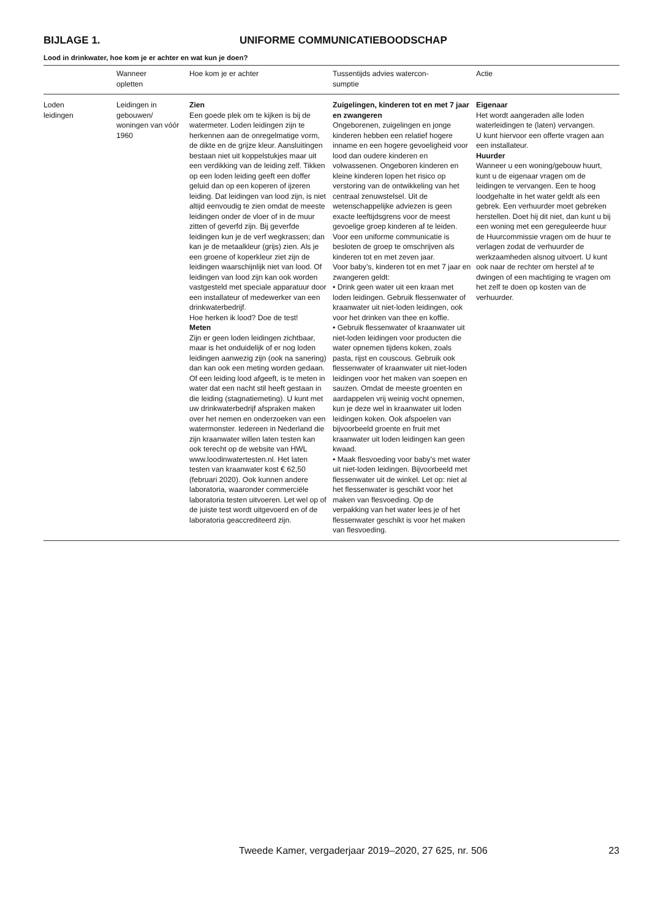BIJLAGE 1. UNIFORME COMMUNICATIEBOODSCHAP
Lood in drinkwater, hoe kom je er achter en wat kun je doen?
| | Wanneer opletten | Hoe kom je er achter | Tussentijds advies watercon- sumptie | Actie |
| --- | --- | --- | --- | --- |
| Loden leidingen | Leidingen in gebouwen/ woningen van vóór 1960 | Zien Een goede plek om te kijken is bij de watermeter. Loden leidingen zijn te herkennen aan de onregelmatige vorm, de dikte en de grijze kleur. Aansluitingen bestaan niet uit koppelstukjes maar uit een verdikking van de leiding zelf. Tikken op een loden leiding geeft een doffer geluid dan op een koperen of ijzeren leiding. Dat leidingen van lood zijn, is niet altijd eenvoudig te zien omdat de meeste leidingen onder de vloer of in de muur zitten of geverfd zijn. Bij geverfde leidingen kun je de verf wegkrassen; dan kan je de metaalkleur (grijs) zien. Als je een groene of koperkleur ziet zijn de leidingen waarschijnlijk niet van lood. Of leidingen van lood zijn kan ook worden vastgesteld met speciale apparatuur door een installateur of medewerker van een drinkwaterbedrijf. Hoe herken ik lood? Doe de test! Meten Zijn er geen loden leidingen zichtbaar, maar is het onduidelijk of er nog loden leidingen aanwezig zijn (ook na sanering) dan kan ook een meting worden gedaan. Of een leiding lood afgeeft, is te meten in water dat een nacht stil heeft gestaan in die leiding (stagnatiemeting). U kunt met uw drinkwaterbedrijf afspraken maken over het nemen en onderzoeken van een watermonster. Iedereen in Nederland die zijn kraanwater willen laten testen kan ook terecht op de website van HWL www.loodinwatertesten.nl. Het laten testen van kraanwater kost € 62,50 (februari 2020). Ook kunnen andere laboratoria, waaronder commerciële laboratoria testen uitvoeren. Let wel op of de juiste test wordt uitgevoerd en of de laboratoria geaccrediteerd zijn. | Zuigelingen, kinderen tot en met 7 jaar en zwangeren Ongeborenen, zuigelingen en jonge kinderen hebben een relatief hogere inname en een hogere gevoeligheid voor lood dan oudere kinderen en volwassenen. Ongeboren kinderen en kleine kinderen lopen het risico op verstoring van de ontwikkeling van het centraal zenuwstelsel. Uit de wetenschappelijke adviezen is geen exacte leeftijdsgrens voor de meest gevoelige groep kinderen af te leiden. Voor een uniforme communicatie is besloten de groep te omschrijven als kinderen tot en met zeven jaar. Voor baby’s, kinderen tot en met 7 jaar en zwangeren geldt: • Drink geen water uit een kraan met loden leidingen. Gebruik flessenwater of kraanwater uit niet-loden leidingen, ook voor het drinken van thee en koffie. • Gebruik flessenwater of kraanwater uit niet-loden leidingen voor producten die water opnemen tijdens koken, zoals pasta, rijst en couscous. Gebruik ook flessenwater of kraanwater uit niet-loden leidingen voor het maken van soepen en sauzen. Omdat de meeste groenten en aardappelen vrij weinig vocht opnemen, kun je deze wel in kraanwater uit loden leidingen koken. Ook afspoelen van bijvoorbeeld groente en fruit met kraanwater uit loden leidingen kan geen kwaad. • Maak flesvoeding voor baby’s met water uit niet-loden leidingen. Bijvoorbeeld met flessenwater uit de winkel. Let op: niet al het flessenwater is geschikt voor het maken van flesvoeding. Op de verpakking van het water lees je of het flessenwater geschikt is voor het maken van flesvoeding. | Eigenaar Het wordt aangeraden alle loden waterleidingen te (laten) vervangen. U kunt hiervoor een offerte vragen aan een installateur. Huurder Wanneer u een woning/gebouw huurt, kunt u de eigenaar vragen om de leidingen te vervangen. Een te hoog loodgehalte in het water geldt als een gebrek. Een verhuurder moet gebreken herstellen. Doet hij dit niet, dan kunt u bij een woning met een gereguleerde huur de Huurcommissie vragen om de huur te verlagen zodat de verhuurder de werkzaamheden alsnog uitvoert. U kunt ook naar de rechter om herstel af te dwingen of een machtiging te vragen om het zelf te doen op kosten van de verhuurder. |
Tweede Kamer, vergaderjaar 2019–2020, 27 625, nr. 506
23